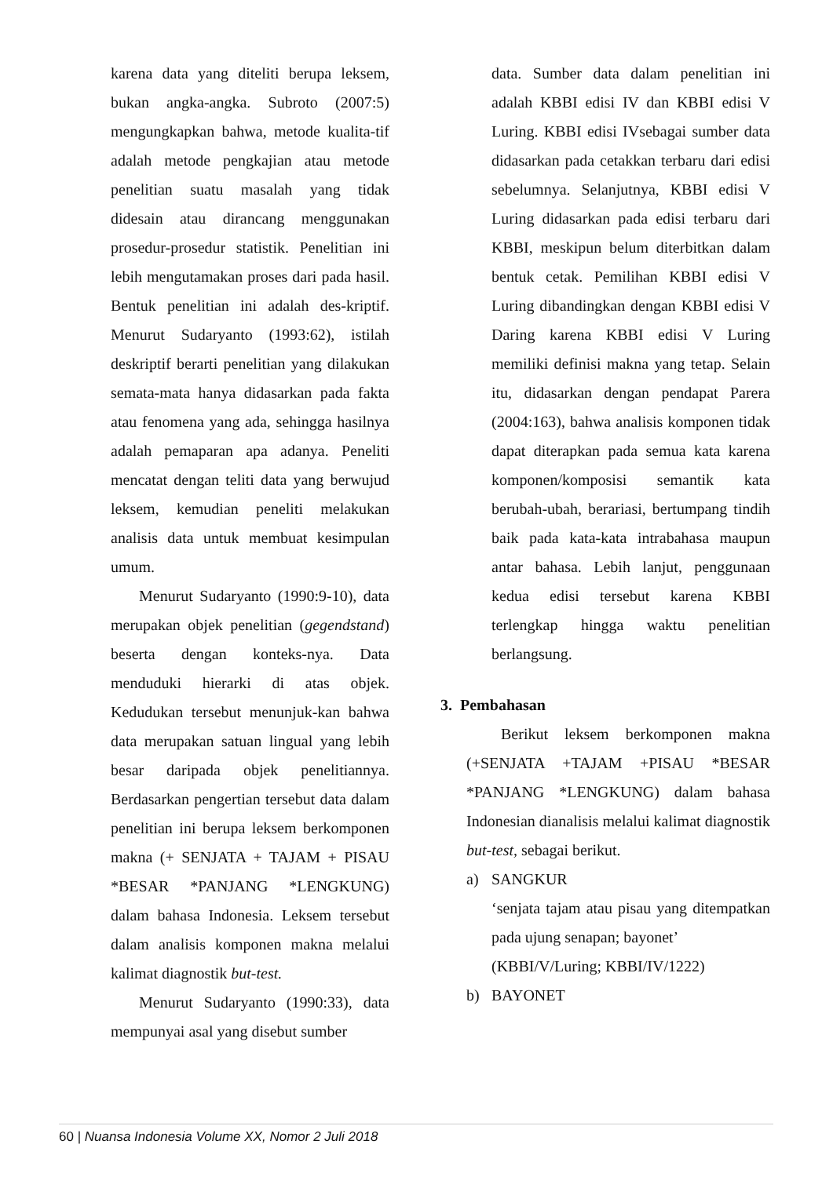karena data yang diteliti berupa leksem, bukan angka-angka. Subroto (2007:5) mengungkapkan bahwa, metode kualita-tif adalah metode pengkajian atau metode penelitian suatu masalah yang tidak didesain atau dirancang menggunakan prosedur-prosedur statistik. Penelitian ini lebih mengutamakan proses dari pada hasil. Bentuk penelitian ini adalah des-kriptif. Menurut Sudaryanto (1993:62), istilah deskriptif berarti penelitian yang dilakukan semata-mata hanya didasarkan pada fakta atau fenomena yang ada, sehingga hasilnya adalah pemaparan apa adanya. Peneliti mencatat dengan teliti data yang berwujud leksem, kemudian peneliti melakukan analisis data untuk membuat kesimpulan umum.
Menurut Sudaryanto (1990:9-10), data merupakan objek penelitian (gegendstand) beserta dengan konteks-nya. Data menduduki hierarki di atas objek. Kedudukan tersebut menunjuk-kan bahwa data merupakan satuan lingual yang lebih besar daripada objek penelitiannya. Berdasarkan pengertian tersebut data dalam penelitian ini berupa leksem berkomponen makna (+ SENJATA + TAJAM + PISAU *BESAR *PANJANG *LENGKUNG) dalam bahasa Indonesia. Leksem tersebut dalam analisis komponen makna melalui kalimat diagnostik but-test.
Menurut Sudaryanto (1990:33), data mempunyai asal yang disebut sumber
data. Sumber data dalam penelitian ini adalah KBBI edisi IV dan KBBI edisi V Luring. KBBI edisi IVsebagai sumber data didasarkan pada cetakkan terbaru dari edisi sebelumnya. Selanjutnya, KBBI edisi V Luring didasarkan pada edisi terbaru dari KBBI, meskipun belum diterbitkan dalam bentuk cetak. Pemilihan KBBI edisi V Luring dibandingkan dengan KBBI edisi V Daring karena KBBI edisi V Luring memiliki definisi makna yang tetap. Selain itu, didasarkan dengan pendapat Parera (2004:163), bahwa analisis komponen tidak dapat diterapkan pada semua kata karena komponen/komposisi semantik kata berubah-ubah, berariasi, bertumpang tindih baik pada kata-kata intrabahasa maupun antar bahasa. Lebih lanjut, penggunaan kedua edisi tersebut karena KBBI terlengkap hingga waktu penelitian berlangsung.
3. Pembahasan
Berikut leksem berkomponen makna (+SENJATA +TAJAM +PISAU *BESAR *PANJANG *LENGKUNG) dalam bahasa Indonesian dianalisis melalui kalimat diagnostik but-test, sebagai berikut.
a) SANGKUR
‘senjata tajam atau pisau yang ditempatkan pada ujung senapan; bayonet’
(KBBI/V/Luring; KBBI/IV/1222)
b) BAYONET
60 | Nuansa Indonesia Volume XX, Nomor 2 Juli 2018